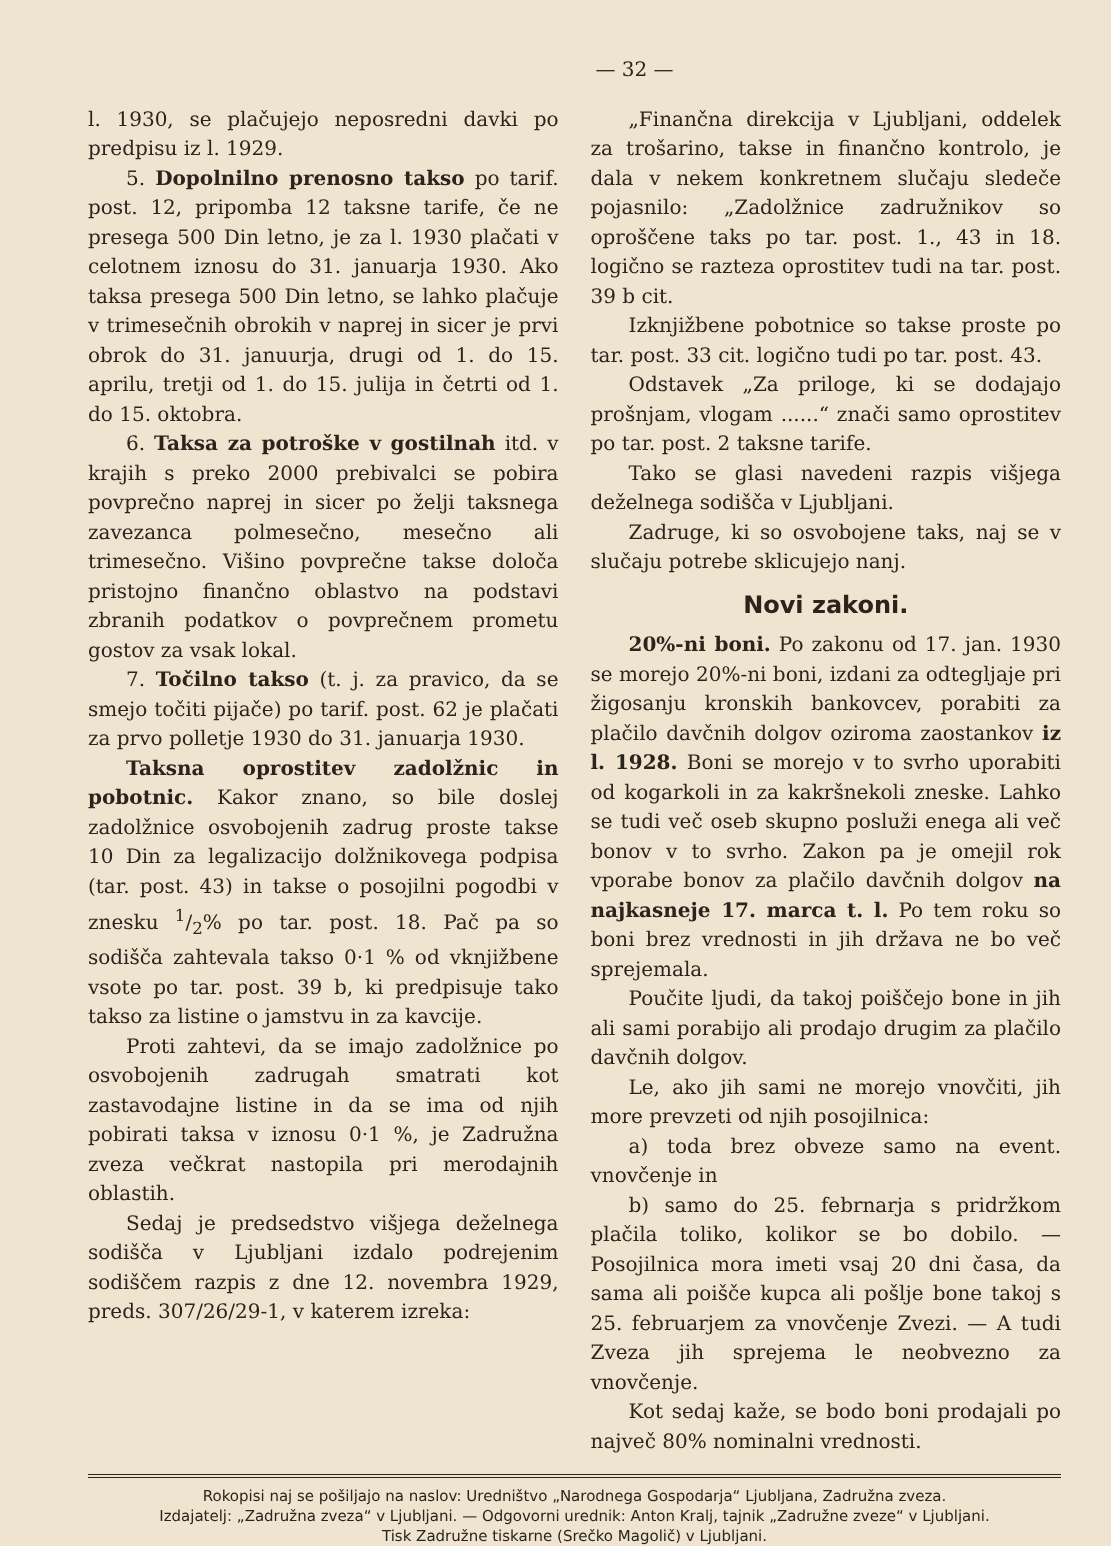— 32 —
l. 1930, se plačujejo neposredni davki po predpisu iz l. 1929.
5. Dopolnilno prenosno takso po tarif. post. 12, pripomba 12 taksne tarife, če ne presega 500 Din letno, je za l. 1930 plačati v celotnem iznosu do 31. januarja 1930. Ako taksa presega 500 Din letno, se lahko plačuje v trimesečnih obrokih v naprej in sicer je prvi obrok do 31. januurja, drugi od 1. do 15. aprilu, tretji od 1. do 15. julija in četrti od 1. do 15. oktobra.
6. Taksa za potroške v gostilnah itd. v krajih s preko 2000 prebivalci se pobira povprečno naprej in sicer po želji taksnega zavezanca polmesečno, mesečno ali trimesečno. Višino povprečne takse določa pristojno finančno oblastvo na podstavi zbranih podatkov o povprečnem prometu gostov za vsak lokal.
7. Točilno takso (t. j. za pravico, da se smejo točiti pijače) po tarif. post. 62 je plačati za prvo polletje 1930 do 31. januarja 1930.
Taksna oprostitev zadolžnic in pobotnic. Kakor znano, so bile doslej zadolžnice osvobojenih zadrug proste takse 10 Din za legalizacijo dolžnikovega podpisa (tar. post. 43) in takse o posojilni pogodbi v znesku 1/2% po tar. post. 18. Pač pa so sodišča zahtevala takso 0·1 % od vknjižbene vsote po tar. post. 39 b, ki predpisuje tako takso za listine o jamstvu in za kavcije.
Proti zahtevi, da se imajo zadolžnice po osvobojenih zadrugah smatrati kot zastavodajne listine in da se ima od njih pobirati taksa v iznosu 0·1 %, je Zadružna zveza večkrat nastopila pri merodajnih oblastih.
Sedaj je predsedstvo višjega deželnega sodišča v Ljubljani izdalo podrejenim sodiščem razpis z dne 12. novembra 1929, preds. 307/26/29-1, v katerem izreka:
„Finančna direkcija v Ljubljani, oddelek za trošarino, takse in finančno kontrolo, je dala v nekem konkretnem slučaju sledeče pojasnilo: „Zadolžnice zadružnikov so oproščene taks po tar. post. 1., 43 in 18. logično se razteza oprostitev tudi na tar. post. 39 b cit.
Izknjižbene pobotnice so takse proste po tar. post. 33 cit. logično tudi po tar. post. 43.
Odstavek „Za priloge, ki se dodajajo prošnjam, vlogam ......“ znači samo oprostitev po tar. post. 2 taksne tarife.
Tako se glasi navedeni razpis višjega deželnega sodišča v Ljubljani.
Zadruge, ki so osvobojene taks, naj se v slučaju potrebe sklicujejo nanj.
Novi zakoni.
20%-ni boni. Po zakonu od 17. jan. 1930 se morejo 20%-ni boni, izdani za odtegljaje pri žigosanju kronskih bankovcev, porabiti za plačilo davčnih dolgov oziroma zaostankov iz l. 1928. Boni se morejo v to svrho uporabiti od kogarkoli in za kakršnekoli zneske. Lahko se tudi več oseb skupno posluži enega ali več bonov v to svrho. Zakon pa je omejil rok vporabe bonov za plačilo davčnih dolgov na najkasneje 17. marca t. l. Po tem roku so boni brez vrednosti in jih država ne bo več sprejemala.
Poučite ljudi, da takoj poiščejo bone in jih ali sami porabijo ali prodajo drugim za plačilo davčnih dolgov.
Le, ako jih sami ne morejo vnovčiti, jih more prevzeti od njih posojilnica:
a) toda brez obveze samo na event. vnovčenje in
b) samo do 25. febrnarja s pridržkom plačila toliko, kolikor se bo dobilo. — Posojilnica mora imeti vsaj 20 dni časa, da sama ali poišče kupca ali pošlje bone takoj s 25. februarjem za vnovčenje Zvezi. — A tudi Zveza jih sprejema le neobvezno za vnovčenje.
Kot sedaj kaže, se bodo boni prodajali po največ 80% nominalni vrednosti.
Rokopisi naj se pošiljajo na naslov: Uredništvo „Narodnega Gospodarja“ Ljubljana, Zadružna zveza.
Izdajatelj: „Zadružna zveza“ v Ljubljani. — Odgovorni urednik: Anton Kralj, tajnik „Zadružne zveze“ v Ljubljani.
Tisk Zadružne tiskarne (Srečko Magolič) v Ljubljani.